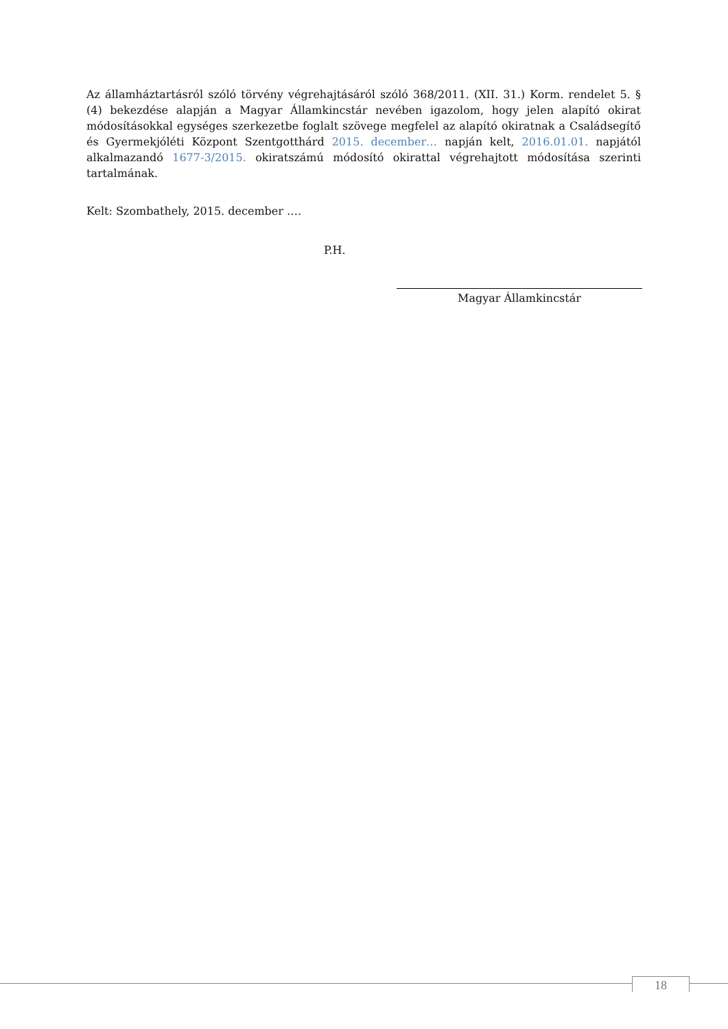Az államháztartásról szóló törvény végrehajtásáról szóló 368/2011. (XII. 31.) Korm. rendelet 5. § (4) bekezdése alapján a Magyar Államkincstár nevében igazolom, hogy jelen alapító okirat módosításokkal egységes szerkezetbe foglalt szövege megfelel az alapító okiratnak a Családsegítő és Gyermekjóléti Központ Szentgotthárd 2015. december… napján kelt, 2016.01.01. napjától alkalmazandó 1677-3/2015. okiratszámú módosító okirattal végrehajtott módosítása szerinti tartalmának.
Kelt: Szombathely, 2015. december ….
P.H.
Magyar Államkincstár
18